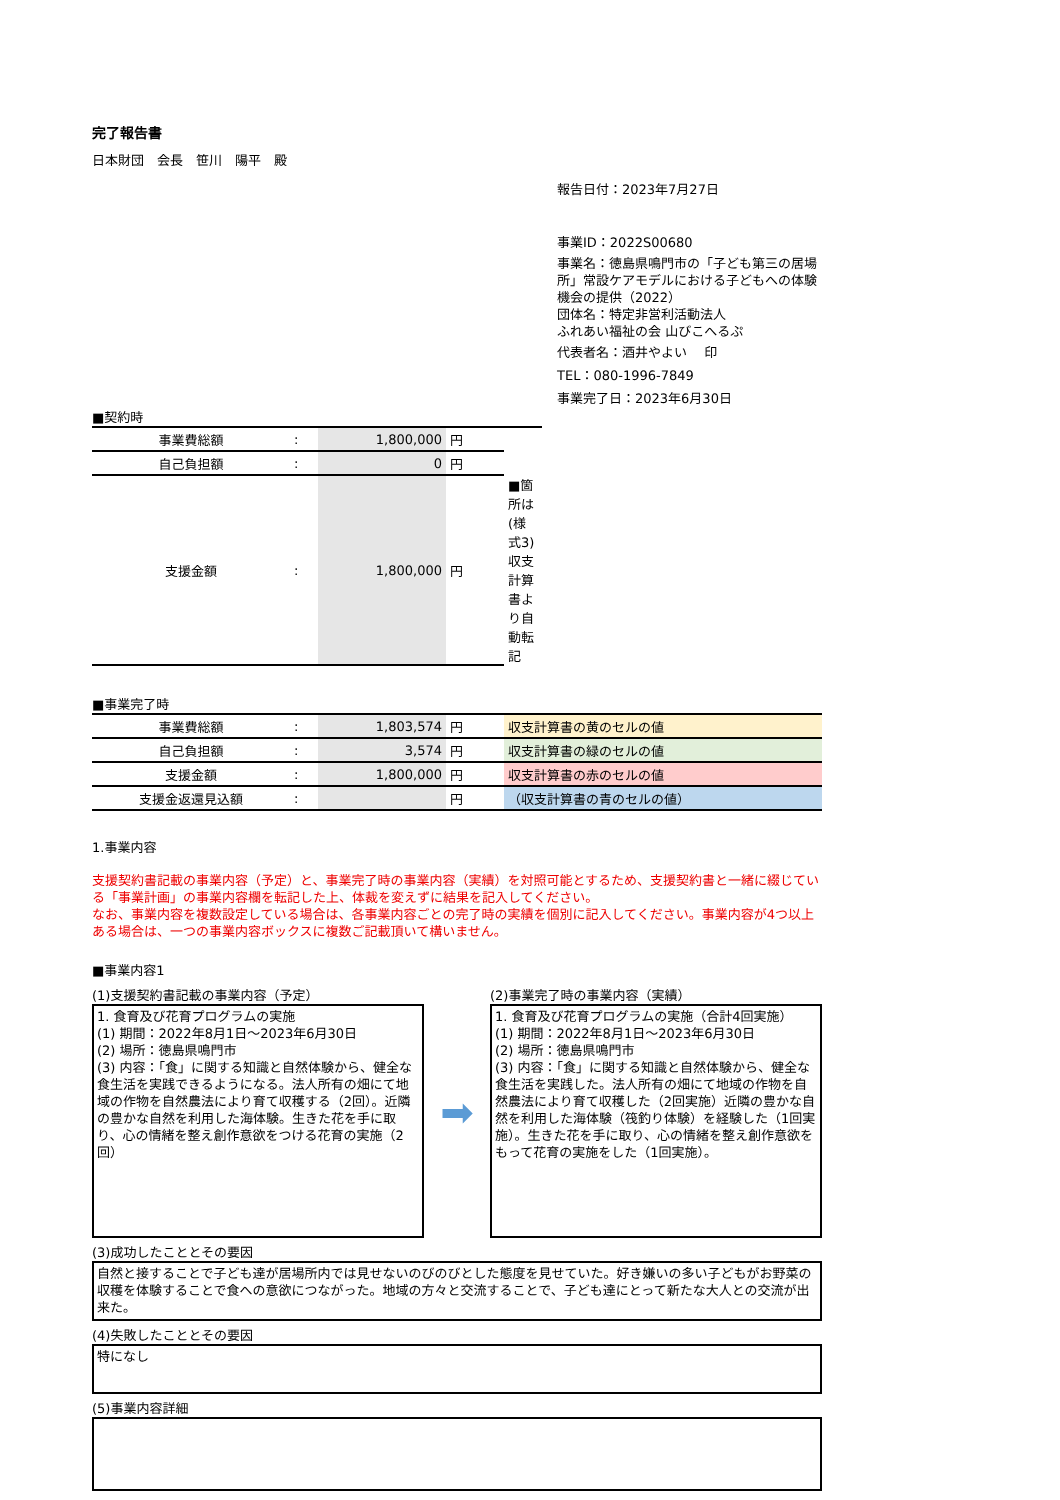完了報告書
日本財団　会長　笹川　陽平　殿
報告日付：2023年7月27日
事業ID：2022S00680
事業名：徳島県鳴門市の「子ども第三の居場所」常設ケアモデルにおける子どもへの体験機会の提供（2022）
団体名：特定非営利活動法人
ふれあい福祉の会 山びこへるぷ
代表者名：酒井やよい　 印
TEL：080-1996-7849
事業完了日：2023年6月30日
■契約時
| 事業費総額 | : | 1,800,000 | 円 | |
| 自己負担額 | : | 0 | 円 | |
| 支援金額 | : | 1,800,000 | 円 | ■箇所は(様式3)収支計算書より自動転記 |
■事業完了時
| 事業費総額 | : | 1,803,574 | 円 | 収支計算書の黄のセルの値 |
| 自己負担額 | : | 3,574 | 円 | 収支計算書の緑のセルの値 |
| 支援金額 | : | 1,800,000 | 円 | 収支計算書の赤のセルの値 |
| 支援金返還見込額 | : | | 円 | （収支計算書の青のセルの値） |
1.事業内容
支援契約書記載の事業内容（予定）と、事業完了時の事業内容（実績）を対照可能とするため、支援契約書と一緒に綴じている「事業計画」の事業内容欄を転記した上、体裁を変えずに結果を記入してください。
なお、事業内容を複数設定している場合は、各事業内容ごとの完了時の実績を個別に記入してください。事業内容が4つ以上ある場合は、一つの事業内容ボックスに複数ご記載頂いて構いません。
■事業内容1
(1)支援契約書記載の事業内容（予定）
1. 食育及び花育プログラムの実施
(1) 期間：2022年8月1日～2023年6月30日
(2) 場所：徳島県鳴門市
(3) 内容：「食」に関する知識と自然体験から、健全な食生活を実践できるようになる。法人所有の畑にて地域の作物を自然農法により育て収穫する（2回）。近隣の豊かな自然を利用した海体験。生きた花を手に取り、心の情緒を整え創作意欲をつける花育の実施（2回）
➡
(2)事業完了時の事業内容（実績）
1. 食育及び花育プログラムの実施（合計4回実施）
(1) 期間：2022年8月1日～2023年6月30日
(2) 場所：徳島県鳴門市
(3) 内容：「食」に関する知識と自然体験から、健全な食生活を実践した。法人所有の畑にて地域の作物を自然農法により育て収穫した（2回実施）近隣の豊かな自然を利用した海体験（筏釣り体験）を経験した（1回実施）。生きた花を手に取り、心の情緒を整え創作意欲をもって花育の実施をした（1回実施）。
(3)成功したこととその要因
自然と接することで子ども達が居場所内では見せないのびのびとした態度を見せていた。好き嫌いの多い子どもがお野菜の収穫を体験することで食への意欲につながった。地域の方々と交流することで、子ども達にとって新たな大人との交流が出来た。
(4)失敗したこととその要因
特になし
(5)事業内容詳細